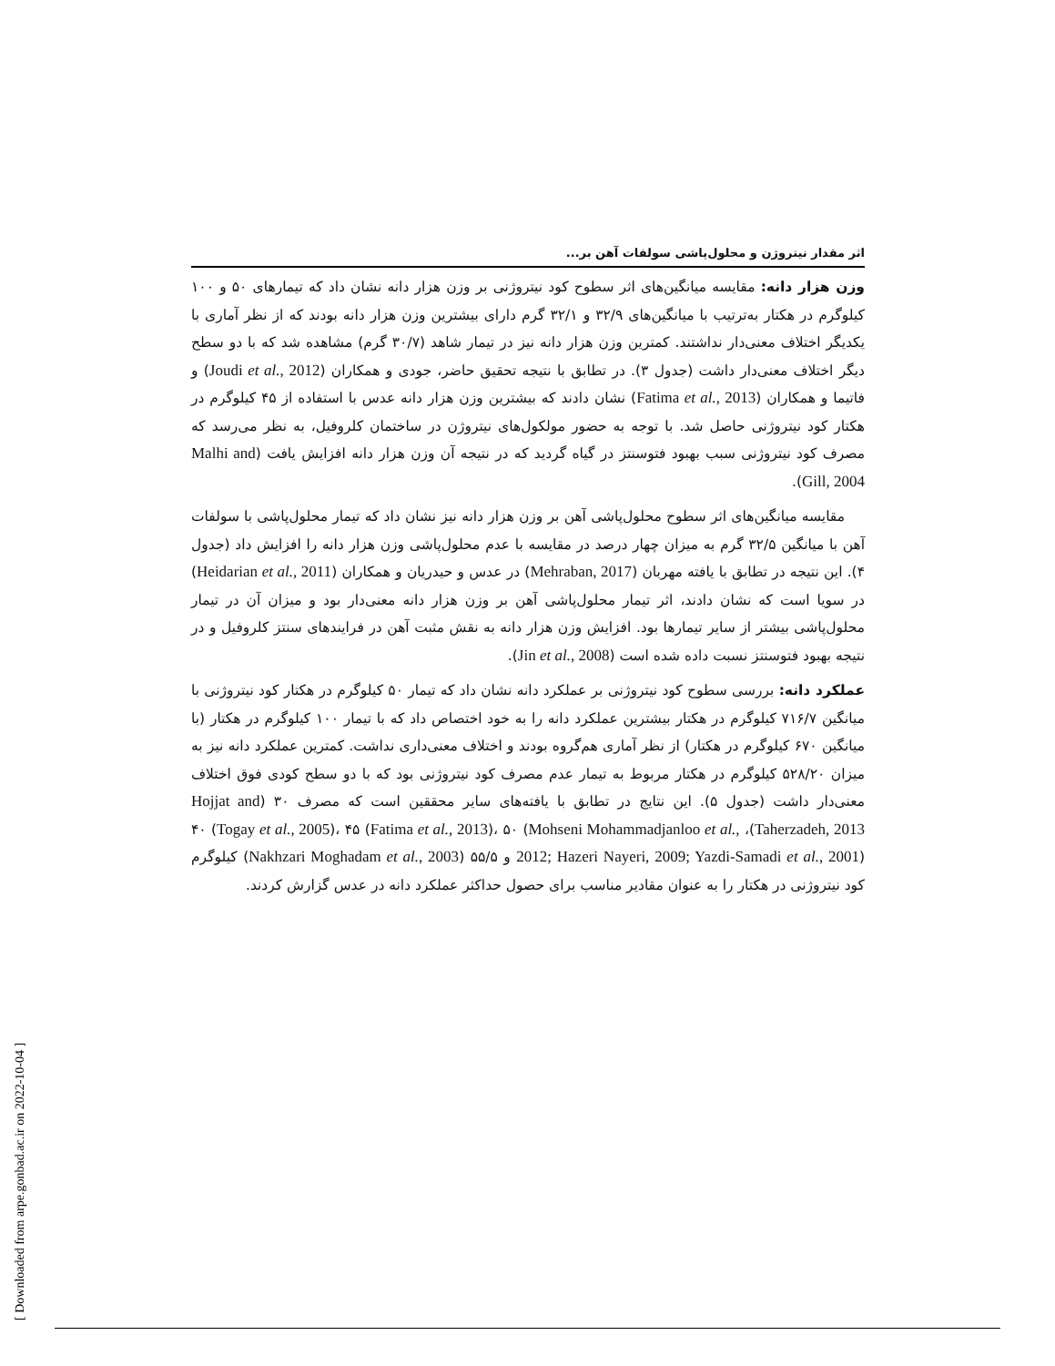اثر مقدار نیتروژن و محلول‌پاشی سولفات آهن بر...
وزن هزار دانه: مقایسه میانگین‌های اثر سطوح کود نیتروژنی بر وزن هزار دانه نشان داد که تیمارهای ۵۰ و ۱۰۰ کیلوگرم در هکتار به‌ترتیب با میانگین‌های ۳۲/۹ و ۳۲/۱ گرم دارای بیشترین وزن هزار دانه بودند که از نظر آماری با یکدیگر اختلاف معنی‌دار نداشتند. کمترین وزن هزار دانه نیز در تیمار شاهد (۳۰/۷ گرم) مشاهده شد که با دو سطح دیگر اختلاف معنی‌دار داشت (جدول ۳). در تطابق با نتیجه تحقیق حاضر، جودی و همکاران (Joudi et al., 2012) و فاتیما و همکاران (Fatima et al., 2013) نشان دادند که بیشترین وزن هزار دانه عدس با استفاده از ۴۵ کیلوگرم در هکتار کود نیتروژنی حاصل شد. با توجه به حضور مولکول‌های نیتروژن در ساختمان کلروفیل، به نظر می‌رسد که مصرف کود نیتروژنی سبب بهبود فتوسنتز در گیاه گردید که در نتیجه آن وزن هزار دانه افزایش یافت (Malhi and Gill, 2004).
مقایسه میانگین‌های اثر سطوح محلول‌پاشی آهن بر وزن هزار دانه نیز نشان داد که تیمار محلول‌پاشی با سولفات آهن با میانگین ۳۲/۵ گرم به میزان چهار درصد در مقایسه با عدم محلول‌پاشی وزن هزار دانه را افزایش داد (جدول ۴). این نتیجه در تطابق با یافته مهربان (Mehraban, 2017) در عدس و حیدریان و همکاران (Heidarian et al., 2011) در سویا است که نشان دادند، اثر تیمار محلول‌پاشی آهن بر وزن هزار دانه معنی‌دار بود و میزان آن در تیمار محلول‌پاشی بیشتر از سایر تیمارها بود. افزایش وزن هزار دانه به نقش مثبت آهن در فرایندهای سنتز کلروفیل و در نتیجه بهبود فتوسنتز نسبت داده شده است (Jin et al., 2008).
عملکرد دانه: بررسی سطوح کود نیتروژنی بر عملکرد دانه نشان داد که تیمار ۵۰ کیلوگرم در هکتار کود نیتروژنی با میانگین ۷۱۶/۷ کیلوگرم در هکتار بیشترین عملکرد دانه را به خود اختصاص داد که با تیمار ۱۰۰ کیلوگرم در هکتار (با میانگین ۶۷۰ کیلوگرم در هکتار) از نظر آماری هم‌گروه بودند و اختلاف معنی‌داری نداشت. کمترین عملکرد دانه نیز به میزان ۵۲۸/۲۰ کیلوگرم در هکتار مربوط به تیمار عدم مصرف کود نیتروژنی بود که با دو سطح کودی فوق اختلاف معنی‌دار داشت (جدول ۵). این نتایج در تطابق با یافته‌های سایر محققین است که مصرف ۳۰ (Hojjat and Taherzadeh, 2013)، ۴۰ (Togay et al., 2005)، ۴۵ (Fatima et al., 2013)، ۵۰ (Mohseni Mohammadjanloo et al., 2012; Hazeri Nayeri, 2009; Yazdi-Samadi et al., 2001) و ۵۵/۵ (Nakhzari Moghadam et al., 2003) کیلوگرم کود نیتروژنی در هکتار را به عنوان مقادیر مناسب برای حصول حداکثر عملکرد دانه در عدس گزارش کردند.
[ Downloaded from arpe.gonbad.ac.ir on 2022-10-04 ]